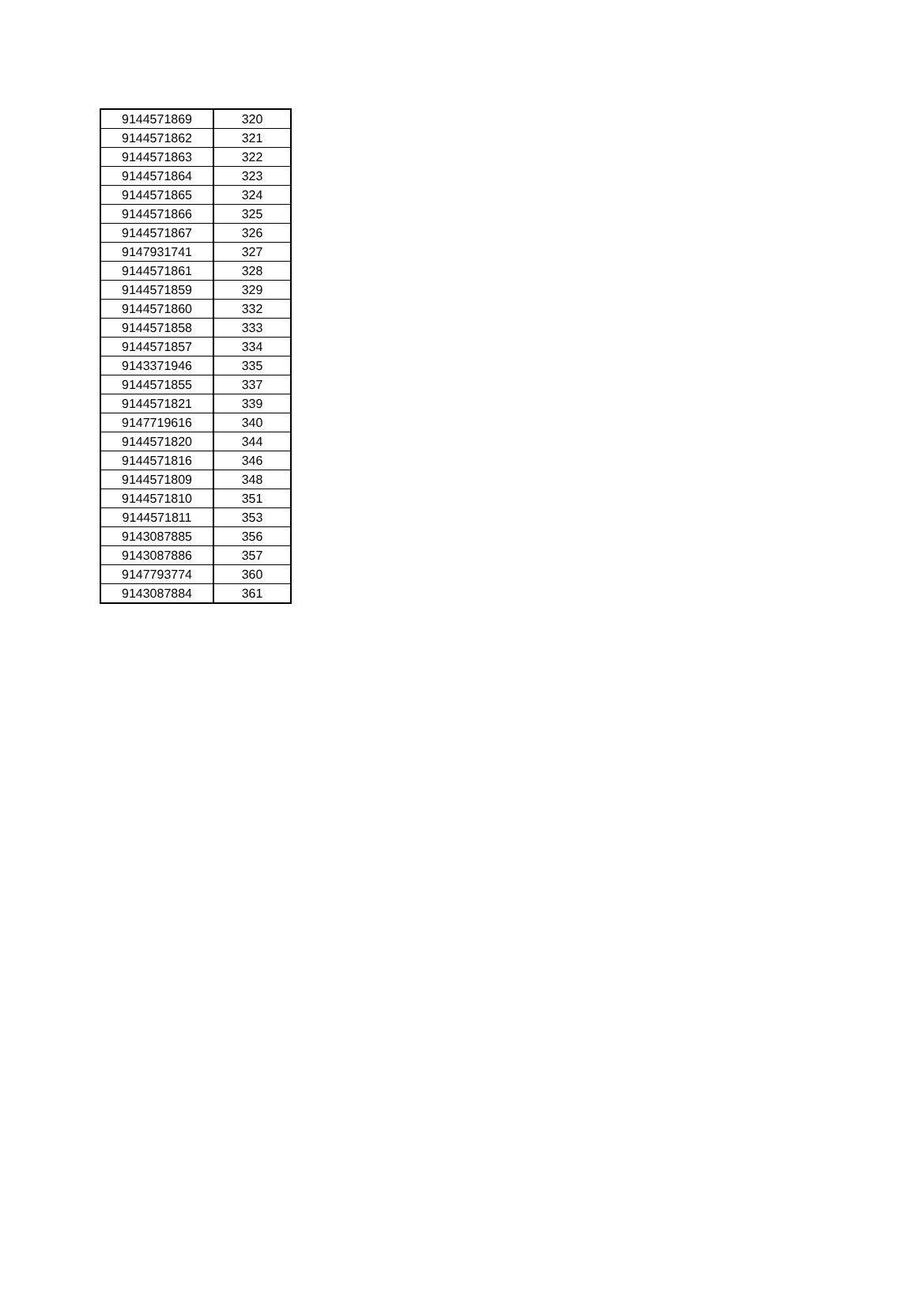| 9144571869 | 320 |
| 9144571862 | 321 |
| 9144571863 | 322 |
| 9144571864 | 323 |
| 9144571865 | 324 |
| 9144571866 | 325 |
| 9144571867 | 326 |
| 9147931741 | 327 |
| 9144571861 | 328 |
| 9144571859 | 329 |
| 9144571860 | 332 |
| 9144571858 | 333 |
| 9144571857 | 334 |
| 9143371946 | 335 |
| 9144571855 | 337 |
| 9144571821 | 339 |
| 9147719616 | 340 |
| 9144571820 | 344 |
| 9144571816 | 346 |
| 9144571809 | 348 |
| 9144571810 | 351 |
| 9144571811 | 353 |
| 9143087885 | 356 |
| 9143087886 | 357 |
| 9147793774 | 360 |
| 9143087884 | 361 |